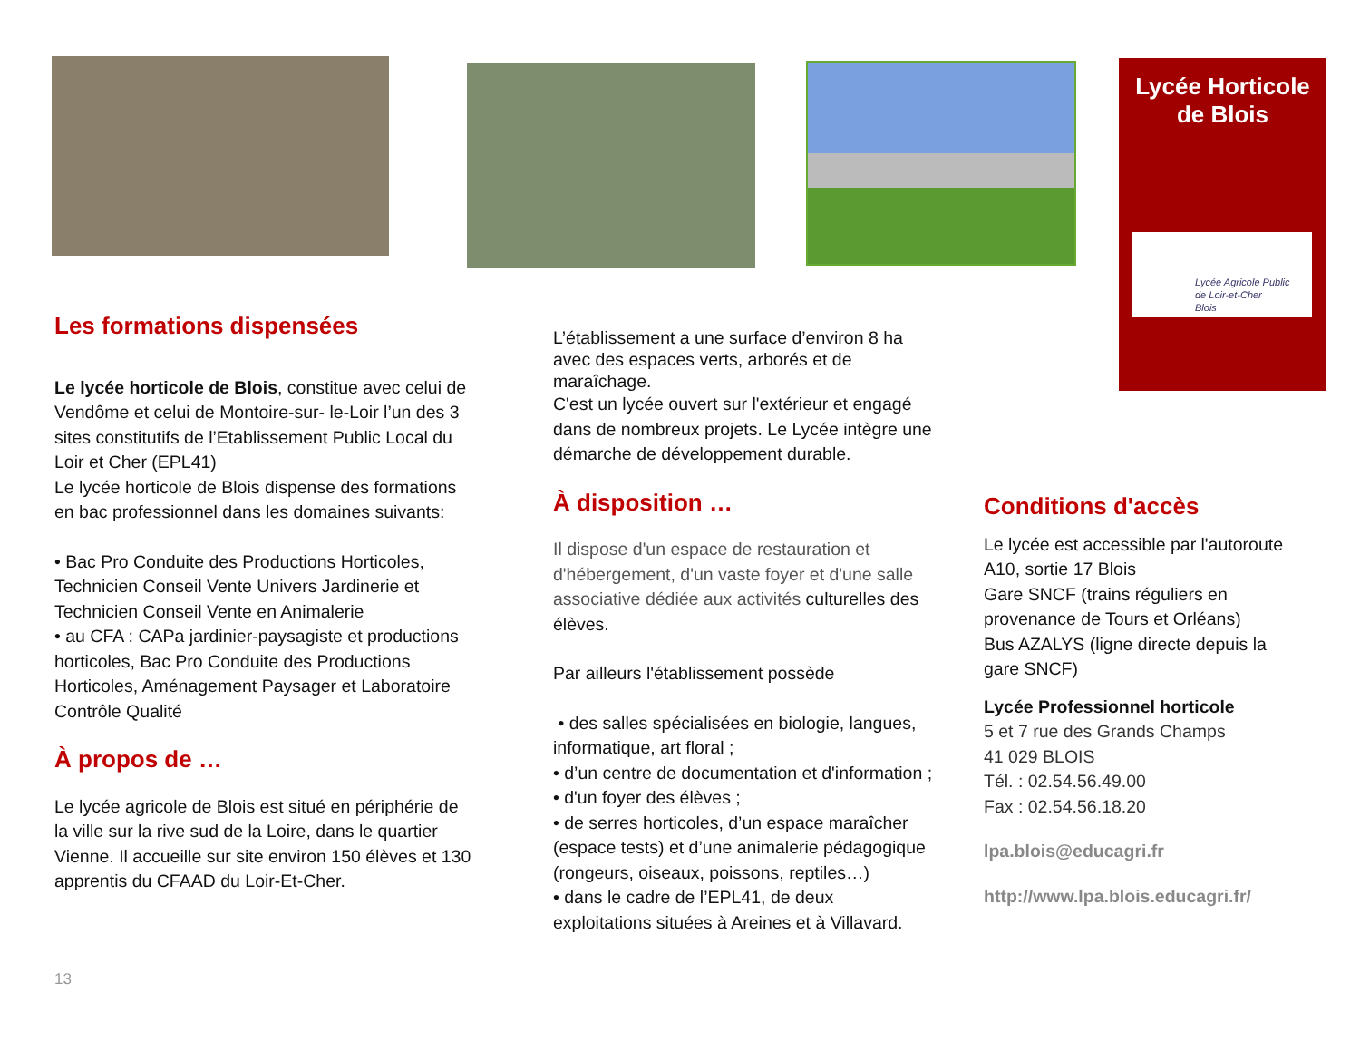Lycée Horticole
de Blois
Lycée Agricole Public
de Loir-et-Cher
Blois
Les formations dispensées
Le lycée horticole de Blois, constitue avec celui de Vendôme et celui de Montoire-sur- le-Loir l’un des 3 sites constitutifs de l’Etablissement Public Local du Loir et Cher (EPL41)
Le lycée horticole de Blois dispense des formations en bac professionnel dans les domaines suivants:
• Bac Pro Conduite des Productions Horticoles, Technicien Conseil Vente Univers Jardinerie et Technicien Conseil Vente en Animalerie
• au CFA : CAPa jardinier-paysagiste et productions horticoles, Bac Pro Conduite des Productions Horticoles, Aménagement Paysager et Laboratoire Contrôle Qualité
À propos de …
Le lycée agricole de Blois est situé en périphérie de la ville sur la rive sud de la Loire, dans le quartier Vienne. Il accueille sur site environ 150 élèves et 130 apprentis du CFAAD du Loir-Et-Cher.
13
L’établissement a une surface d’environ 8 ha avec des espaces verts, arborés et de maraîchage.
C'est un lycée ouvert sur l'extérieur et engagé dans de nombreux projets. Le Lycée intègre une démarche de développement durable.
À disposition …
Il dispose d'un espace de restauration et d'hébergement, d'un vaste foyer et d'une salle associative dédiée aux activités culturelles des élèves.
Par ailleurs l'établissement possède
• des salles spécialisées en biologie, langues, informatique, art floral ;
• d’un centre de documentation et d'information ;
• d'un foyer des élèves ;
• de serres horticoles, d’un espace maraîcher (espace tests) et d’une animalerie pédagogique (rongeurs, oiseaux, poissons, reptiles…)
• dans le cadre de l’EPL41, de deux exploitations situées à Areines et à Villavard.
Conditions d'accès
Le lycée est accessible par l'autoroute A10, sortie 17 Blois
Gare SNCF (trains réguliers en provenance de Tours et Orléans)
Bus AZALYS (ligne directe depuis la gare SNCF)
Lycée Professionnel horticole
5 et 7 rue des Grands Champs
41 029 BLOIS
Tél. : 02.54.56.49.00
Fax : 02.54.56.18.20
lpa.blois@educagri.fr
http://www.lpa.blois.educagri.fr/